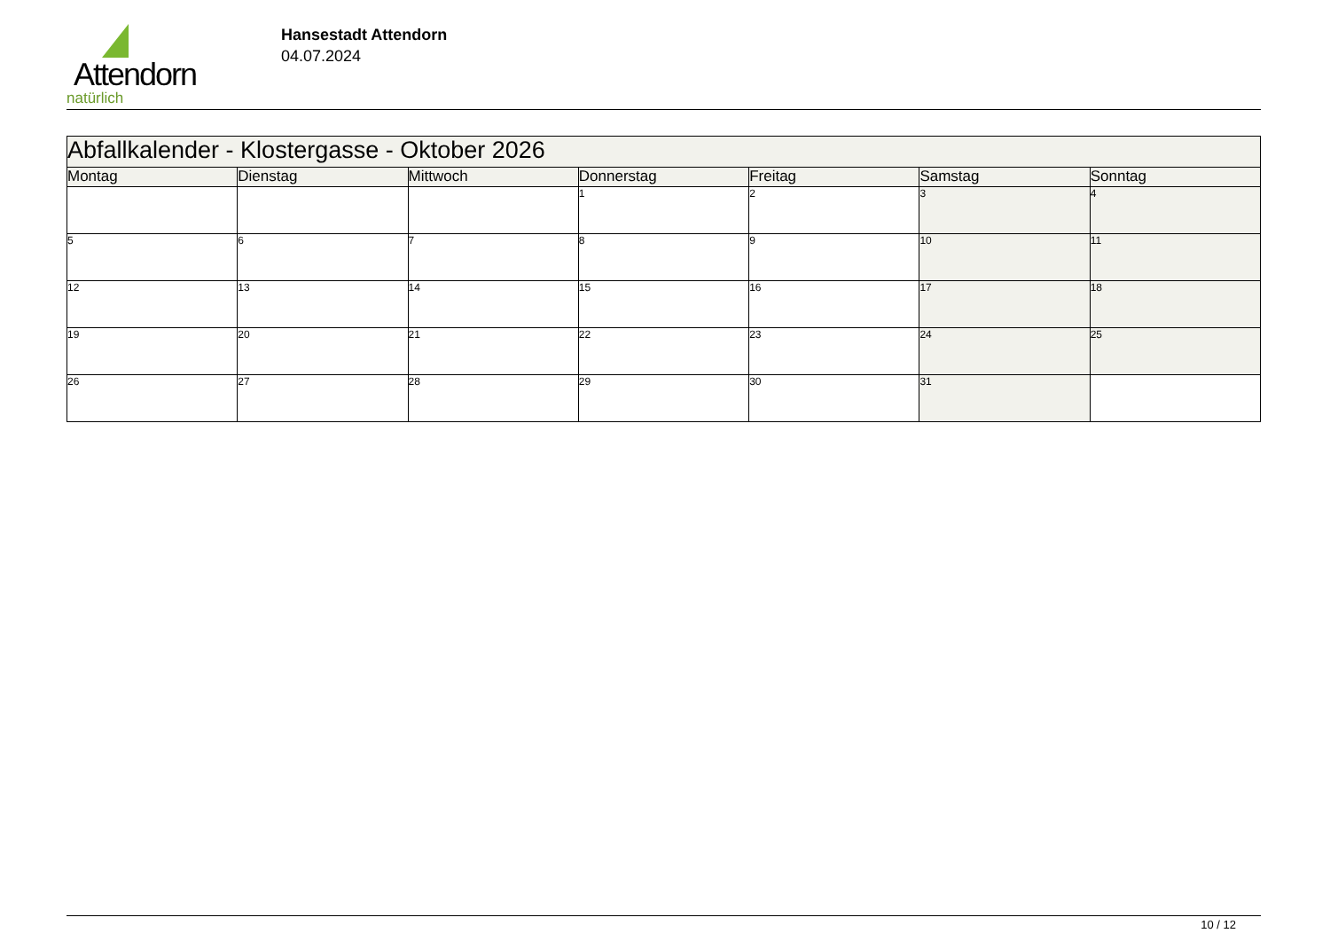Attendorn
natürlich
Hansestadt Attendorn
04.07.2024
| Abfallkalender - Klostergasse - Oktober 2026 | | | | | | |
| Montag | Dienstag | Mittwoch | Donnerstag | Freitag | Samstag | Sonntag |
| | | | 1 | 2 | 3 | 4 |
| 5 | 6 | 7 | 8 | 9 | 10 | 11 |
| 12 | 13 | 14 | 15 | 16 | 17 | 18 |
| 19 | 20 | 21 | 22 | 23 | 24 | 25 |
| 26 | 27 | 28 | 29 | 30 | 31 | |
10 / 12